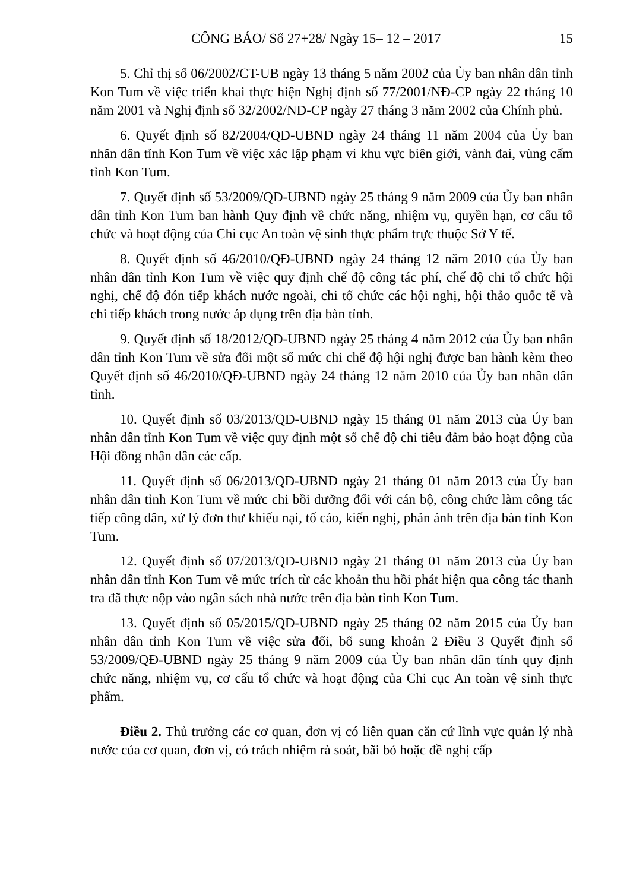CÔNG BÁO/ Số 27+28/ Ngày 15– 12 – 2017 15
5. Chỉ thị số 06/2002/CT-UB ngày 13 tháng 5 năm 2002 của Ủy ban nhân dân tỉnh Kon Tum về việc triển khai thực hiện Nghị định số 77/2001/NĐ-CP ngày 22 tháng 10 năm 2001 và Nghị định số 32/2002/NĐ-CP ngày 27 tháng 3 năm 2002 của Chính phủ.
6. Quyết định số 82/2004/QĐ-UBND ngày 24 tháng 11 năm 2004 của Ủy ban nhân dân tỉnh Kon Tum về việc xác lập phạm vi khu vực biên giới, vành đai, vùng cấm tỉnh Kon Tum.
7. Quyết định số 53/2009/QĐ-UBND ngày 25 tháng 9 năm 2009 của Ủy ban nhân dân tỉnh Kon Tum ban hành Quy định về chức năng, nhiệm vụ, quyền hạn, cơ cấu tổ chức và hoạt động của Chi cục An toàn vệ sinh thực phẩm trực thuộc Sở Y tế.
8. Quyết định số 46/2010/QĐ-UBND ngày 24 tháng 12 năm 2010 của Ủy ban nhân dân tỉnh Kon Tum về việc quy định chế độ công tác phí, chế độ chi tổ chức hội nghị, chế độ đón tiếp khách nước ngoài, chi tổ chức các hội nghị, hội thảo quốc tế và chi tiếp khách trong nước áp dụng trên địa bàn tỉnh.
9. Quyết định số 18/2012/QĐ-UBND ngày 25 tháng 4 năm 2012 của Ủy ban nhân dân tỉnh Kon Tum về sửa đổi một số mức chi chế độ hội nghị được ban hành kèm theo Quyết định số 46/2010/QĐ-UBND ngày 24 tháng 12 năm 2010 của Ủy ban nhân dân tỉnh.
10. Quyết định số 03/2013/QĐ-UBND ngày 15 tháng 01 năm 2013 của Ủy ban nhân dân tỉnh Kon Tum về việc quy định một số chế độ chi tiêu đảm bảo hoạt động của Hội đồng nhân dân các cấp.
11. Quyết định số 06/2013/QĐ-UBND ngày 21 tháng 01 năm 2013 của Ủy ban nhân dân tỉnh Kon Tum về mức chi bồi dưỡng đối với cán bộ, công chức làm công tác tiếp công dân, xử lý đơn thư khiếu nại, tố cáo, kiến nghị, phản ánh trên địa bàn tỉnh Kon Tum.
12. Quyết định số 07/2013/QĐ-UBND ngày 21 tháng 01 năm 2013 của Ủy ban nhân dân tỉnh Kon Tum về mức trích từ các khoản thu hồi phát hiện qua công tác thanh tra đã thực nộp vào ngân sách nhà nước trên địa bàn tỉnh Kon Tum.
13. Quyết định số 05/2015/QĐ-UBND ngày 25 tháng 02 năm 2015 của Ủy ban nhân dân tỉnh Kon Tum về việc sửa đổi, bổ sung khoản 2 Điều 3 Quyết định số 53/2009/QĐ-UBND ngày 25 tháng 9 năm 2009 của Ủy ban nhân dân tỉnh quy định chức năng, nhiệm vụ, cơ cấu tổ chức và hoạt động của Chi cục An toàn vệ sinh thực phẩm.
Điều 2. Thủ trưởng các cơ quan, đơn vị có liên quan căn cứ lĩnh vực quản lý nhà nước của cơ quan, đơn vị, có trách nhiệm rà soát, bãi bỏ hoặc đề nghị cấp